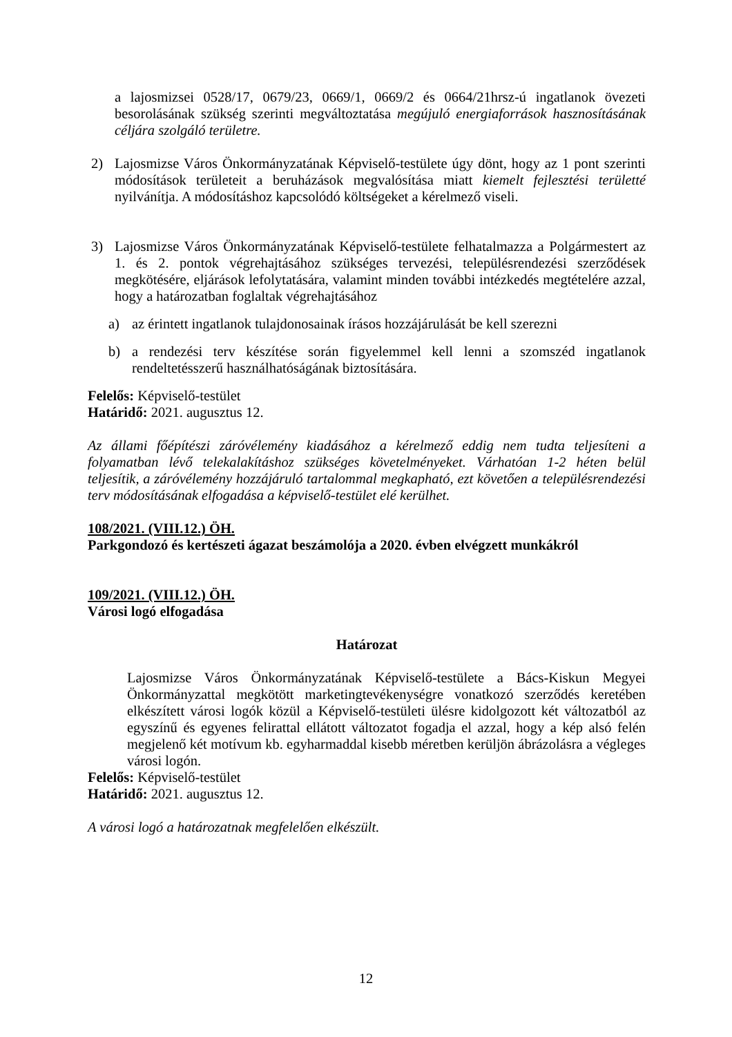a lajosmizsei 0528/17, 0679/23, 0669/1, 0669/2 és 0664/21hrsz-ú ingatlanok övezeti besorolásának szükség szerinti megváltoztatása megújuló energiaforrások hasznosításának céljára szolgáló területre.
2) Lajosmizse Város Önkormányzatának Képviselő-testülete úgy dönt, hogy az 1 pont szerinti módosítások területeit a beruházások megvalósítása miatt kiemelt fejlesztési területté nyilvánítja. A módosításhoz kapcsolódó költségeket a kérelmező viseli.
3) Lajosmizse Város Önkormányzatának Képviselő-testülete felhatalmazza a Polgármestert az 1. és 2. pontok végrehajtásához szükséges tervezési, településrendezési szerződések megkötésére, eljárások lefolytatására, valamint minden további intézkedés megtételére azzal, hogy a határozatban foglaltak végrehajtásához
a) az érintett ingatlanok tulajdonosainak írásos hozzájárulását be kell szerezni
b) a rendezési terv készítése során figyelemmel kell lenni a szomszéd ingatlanok rendeltetésszerű használhatóságának biztosítására.
Felelős: Képviselő-testület
Határidő: 2021. augusztus 12.
Az állami főépítészi záróvélemény kiadásához a kérelmező eddig nem tudta teljesíteni a folyamatban lévő telekalakításhoz szükséges követelményeket. Várhatóan 1-2 héten belül teljesítik, a záróvélemény hozzájáruló tartalommal megkapható, ezt követően a településrendezési terv módosításának elfogadása a képviselő-testület elé kerülhet.
108/2021. (VIII.12.) ÖH.
Parkgondozó és kertészeti ágazat beszámolója a 2020. évben elvégzett munkákról
109/2021. (VIII.12.) ÖH.
Városi logó elfogadása
Határozat
Lajosmizse Város Önkormányzatának Képviselő-testülete a Bács-Kiskun Megyei Önkormányzattal megkötött marketingtevékenységre vonatkozó szerződés keretében elkészített városi logók közül a Képviselő-testületi ülésre kidolgozott két változatból az egyszínű és egyenes felirattal ellátott változatot fogadja el azzal, hogy a kép alsó felén megjelenő két motívum kb. egyharmaddal kisebb méretben kerüljön ábrázolásra a végleges városi logón.
Felelős: Képviselő-testület
Határidő: 2021. augusztus 12.
A városi logó a határozatnak megfelelően elkészült.
12